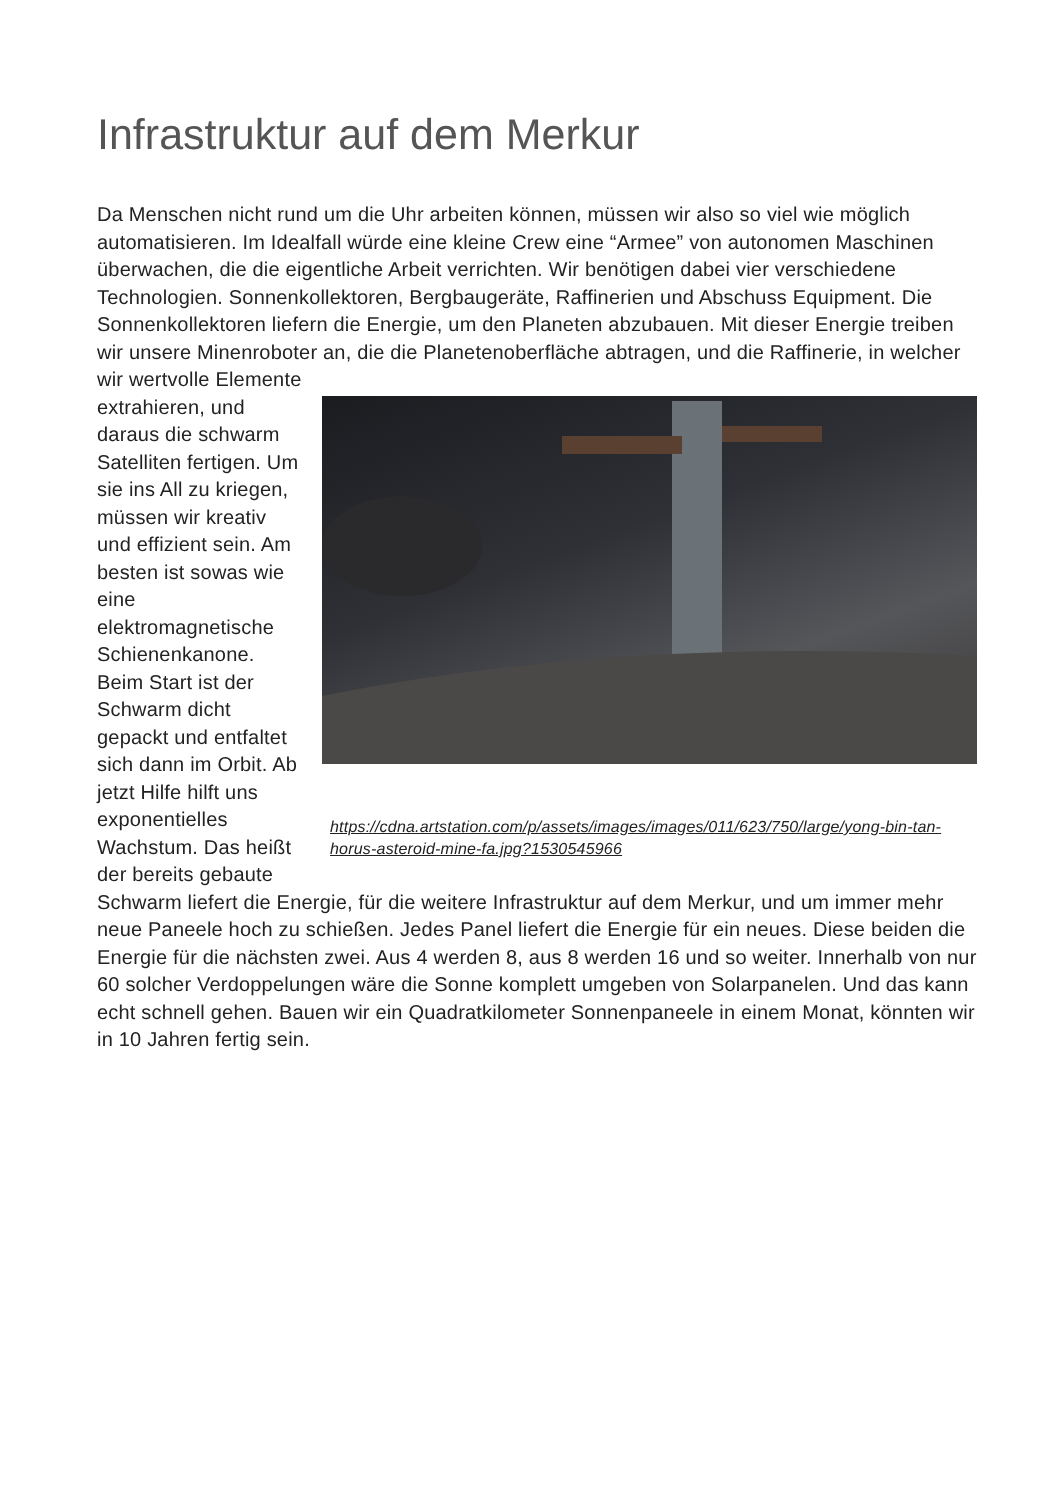Infrastruktur auf dem Merkur
Da Menschen nicht rund um die Uhr arbeiten können, müssen wir also so viel wie möglich automatisieren. Im Idealfall würde eine kleine Crew eine “Armee” von autonomen Maschinen überwachen, die die eigentliche Arbeit verrichten. Wir benötigen dabei vier verschiedene Technologien. Sonnenkollektoren, Bergbaugeräte, Raffinerien und Abschuss Equipment. Die Sonnenkollektoren liefern die Energie, um den Planeten abzubauen. Mit dieser Energie treiben wir unsere Minenroboter an, die https://cdna.artstation.com/p/assets/images/images/011/623/750/large/yong-bin-tan-horus-asteroid-mine-fa.jpg?1530545966 die Planetenoberfläche abtragen, und die Raffinerie, in welcher wir wertvolle Elemente extrahieren, und daraus die schwarm Satelliten fertigen. Um sie ins All zu kriegen, müssen wir kreativ und effizient sein. Am besten ist sowas wie eine elektromagnetische Schienenkanone. Beim Start ist der Schwarm dicht gepackt und entfaltet sich dann im Orbit. Ab jetzt Hilfe hilft uns exponentielles Wachstum. Das heißt der bereits gebaute Schwarm liefert die Energie, für die weitere Infrastruktur auf dem Merkur, und um immer mehr neue Paneele hoch zu schießen. Jedes Panel liefert die Energie für ein neues. Diese beiden die Energie für die nächsten zwei. Aus 4 werden 8, aus 8 werden 16 und so weiter. Innerhalb von nur 60 solcher Verdoppelungen wäre die Sonne komplett umgeben von Solarpanelen. Und das kann echt schnell gehen. Bauen wir ein Quadratkilometer Sonnenpaneele in einem Monat, könnten wir in 10 Jahren fertig sein.